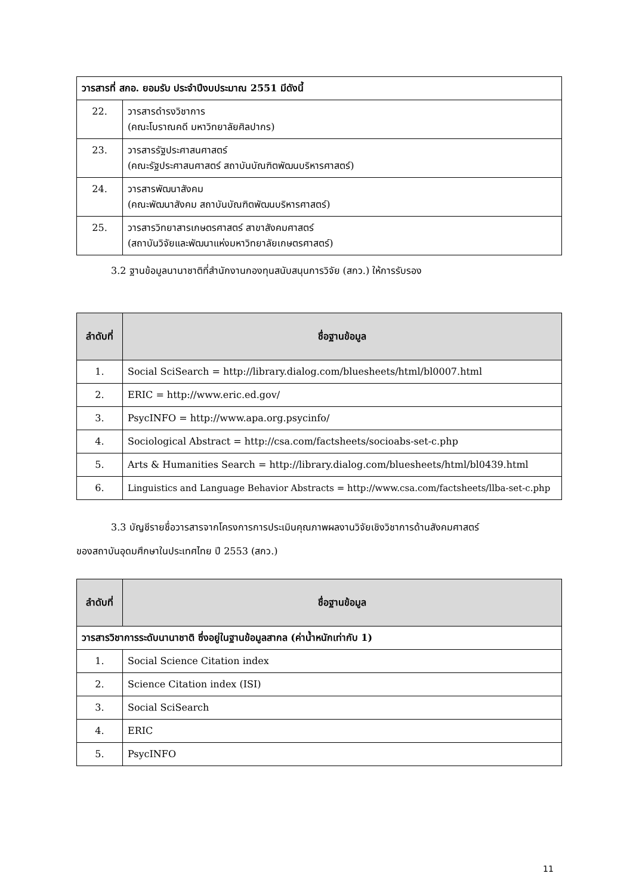| วารสารที่ สกอ. ยอมรับ ประจำปีงบประมาณ 2551 มีดังนี้ | |
| --- | --- |
| 22. | วารสารดำรงวิชาการ (คณะโบราณคดี มหาวิทยาลัยศิลปากร) |
| 23. | วารสารรัฐประศาสนศาสตร์ (คณะรัฐประศาสนศาสตร์ สถาบันบัณฑิตพัฒนบริหารศาสตร์) |
| 24. | วารสารพัฒนาสังคม (คณะพัฒนาสังคม สถาบันบัณฑิตพัฒนบริหารศาสตร์) |
| 25. | วารสารวิทยาสารเกษตรศาสตร์ สาขาสังคมศาสตร์ (สถาบันวิจัยและพัฒนาแห่งมหาวิทยาลัยเกษตรศาสตร์) |
3.2 ฐานข้อมูลนานาชาติที่สำนักงานกองทุนสนับสนุนการวิจัย (สกว.) ให้การรับรอง
| ลำดับที่ | ชื่อฐานข้อมูล |
| --- | --- |
| 1. | Social SciSearch = http://library.dialog.com/bluesheets/html/bl0007.html |
| 2. | ERIC = http://www.eric.ed.gov/ |
| 3. | PsycINFO = http://www.apa.org.psycinfo/ |
| 4. | Sociological Abstract = http://csa.com/factsheets/socioabs-set-c.php |
| 5. | Arts & Humanities Search = http://library.dialog.com/bluesheets/html/bl0439.html |
| 6. | Linguistics and Language Behavior Abstracts = http://www.csa.com/factsheets/llba-set-c.php |
3.3 บัญชีรายชื่อวารสารจากโครงการการประเมินคุณภาพผลงานวิจัยเชิงวิชาการด้านสังคมศาสตร์
ของสถาบันอุดมศึกษาในประเทศไทย ปี 2553 (สกว.)
| ลำดับที่ | ชื่อฐานข้อมูล |
| --- | --- |
| วารสารวิชาการระดับนานาชาติ ซึ่งอยู่ในฐานข้อมูลสากล (ค่าน้ำหนักเท่ากับ 1) | |
| 1. | Social Science Citation index |
| 2. | Science Citation index (ISI) |
| 3. | Social SciSearch |
| 4. | ERIC |
| 5. | PsycINFO |
11